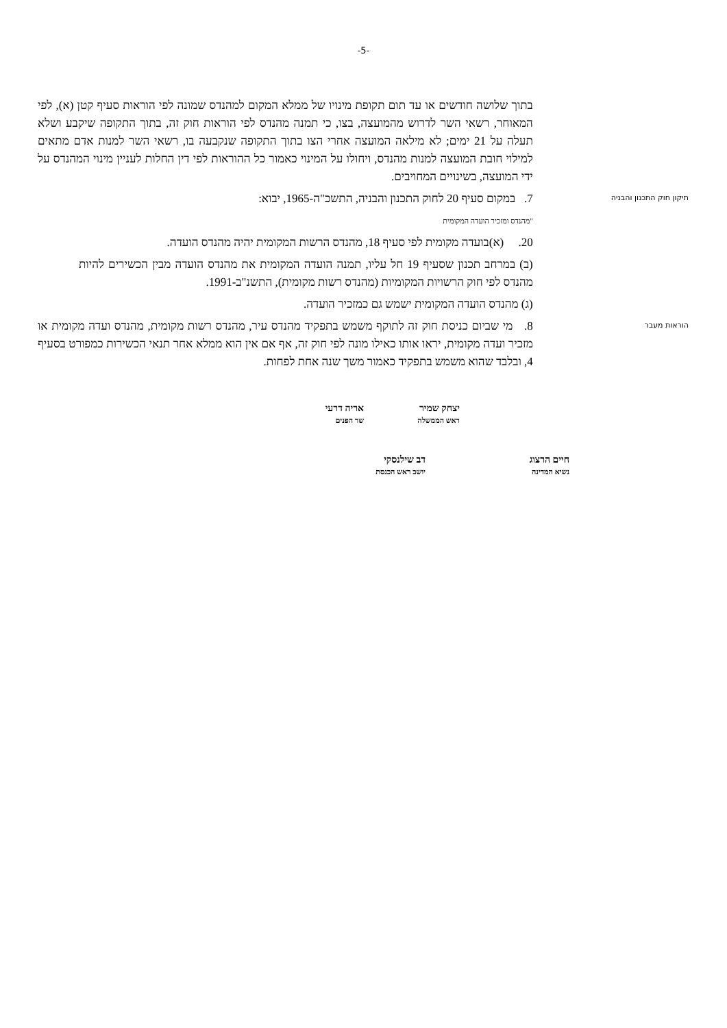-5-
בתוך שלושה חודשים או עד תום תקופת מינויו של ממלא המקום למהנדס שמונה לפי הוראות סעיף קטן (א), לפי המאוחר, רשאי השר לדרוש מהמועצה, בצו, כי תמנה מהנדס לפי הוראות חוק זה, בתוך התקופה שיקבע ושלא תעלה על 21 ימים; לא מילאה המועצה אחרי הצו בתוך התקופה שנקבעה בו, רשאי השר למנות אדם מתאים למילוי חובת המועצה למנות מהנדס, ויחולו על המינוי כאמור כל ההוראות לפי דין החלות לעניין מינוי המהנדס על ידי המועצה, בשינויים המחויבים.
תיקון חוק התכנון והבניה
7. במקום סעיף 20 לחוק התכנון והבניה, התשכ"ה-1965, יבוא:
"מהנדס ומזכיר הועדה המקומית
20. (א)בועדה מקומית לפי סעיף 18, מהנדס הרשות המקומית יהיה מהנדס הועדה.
(ב) במרחב תכנון שסעיף 19 חל עליו, תמנה הועדה המקומית את מהנדס הועדה מבין הכשירים להיות מהנדס לפי חוק הרשויות המקומיות (מהנדס רשות מקומית), התשנ"ב-1991.
(ג) מהנדס הועדה המקומית ישמש גם כמזכיר הועדה.
הוראות מעבר
8. מי שביום כניסת חוק זה לתוקף משמש בתפקיד מהנדס עיר, מהנדס רשות מקומית, מהנדס ועדה מקומית או מזכיר ועדה מקומית, יראו אותו כאילו מונה לפי חוק זה, אף אם אין הוא ממלא אחר תנאי הכשירות כמפורט בסעיף 4, ובלבד שהוא משמש בתפקיד כאמור משך שנה אחת לפחות.
יצחק שמיר
ראש הממשלה
אריה דרעי
שר הפנים
חיים הרצוג
נשיא המדינה
דב שילנסקי
יושב ראש הכנסת